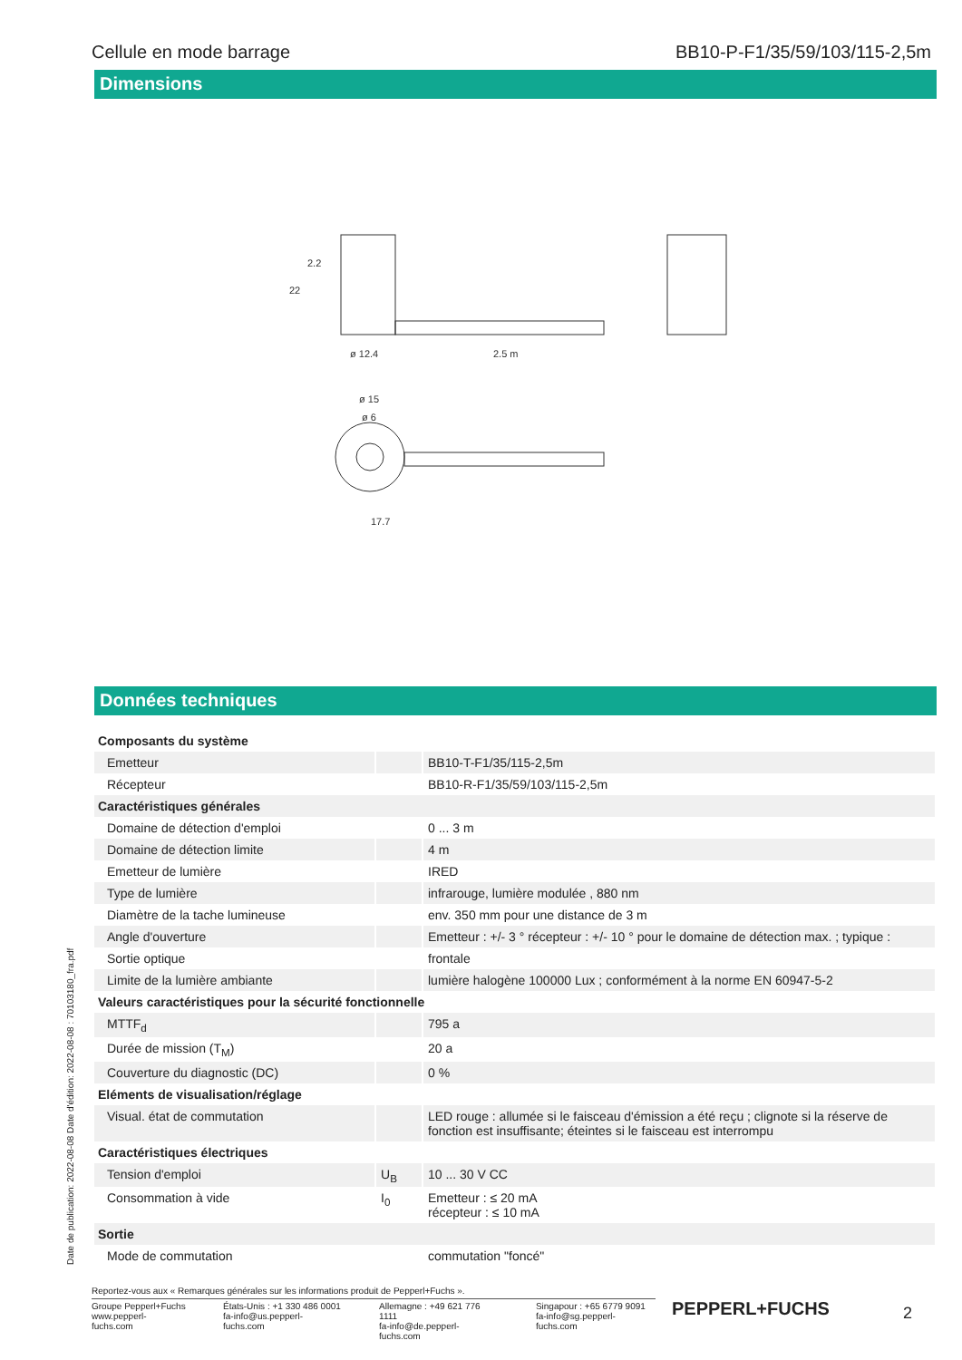Cellule en mode barrage BB10-P-F1/35/59/103/115-2,5m
Dimensions
ø 12.4
2.5 m
ø 15
ø 6
17.7
22
2.2
Données techniques
| Composants du système | | |
| Emetteur | | BB10-T-F1/35/115-2,5m |
| Récepteur | | BB10-R-F1/35/59/103/115-2,5m |
| Caractéristiques générales | | |
| Domaine de détection d'emploi | | 0 ... 3 m |
| Domaine de détection limite | | 4 m |
| Emetteur de lumière | | IRED |
| Type de lumière | | infrarouge, lumière modulée , 880 nm |
| Diamètre de la tache lumineuse | | env. 350 mm pour une distance de 3 m |
| Angle d'ouverture | | Emetteur : +/- 3 ° récepteur : +/- 10 ° pour le domaine de détection max. ; typique : |
| Sortie optique | | frontale |
| Limite de la lumière ambiante | | lumière halogène 100000 Lux ; conformément à la norme EN 60947-5-2 |
| Valeurs caractéristiques pour la sécurité fonctionnelle | | |
| MTTF<sub>d</sub> | | 795 a |
| Durée de mission (T<sub>M</sub>) | | 20 a |
| Couverture du diagnostic (DC) | | 0 % |
| Eléments de visualisation/réglage | | |
| Visual. état de commutation | | LED rouge : allumée si le faisceau d'émission a été reçu ; clignote si la réserve de fonction est insuffisante; éteintes si le faisceau est interrompu |
| Caractéristiques électriques | | |
| Tension d'emploi | U<sub>B</sub> | 10 ... 30 V CC |
| Consommation à vide | I<sub>0</sub> | Emetteur : ≤ 20 mA récepteur : ≤ 10 mA |
| Sortie | | |
| Mode de commutation | | commutation "foncé" |
Date de publication: 2022-08-08 Date d'édition: 2022-08-08 : 70103180_fra.pdf
Reportez-vous aux « Remarques générales sur les informations produit de Pepperl+Fuchs ».
Groupe Pepperl+Fuchs
www.pepperl-fuchs.com États-Unis : +1 330 486 0001
fa-info@us.pepperl-fuchs.com Allemagne : +49 621 776 1111
fa-info@de.pepperl-fuchs.com Singapour : +65 6779 9091
fa-info@sg.pepperl-fuchs.com
PEPPERL+FUCHS 2